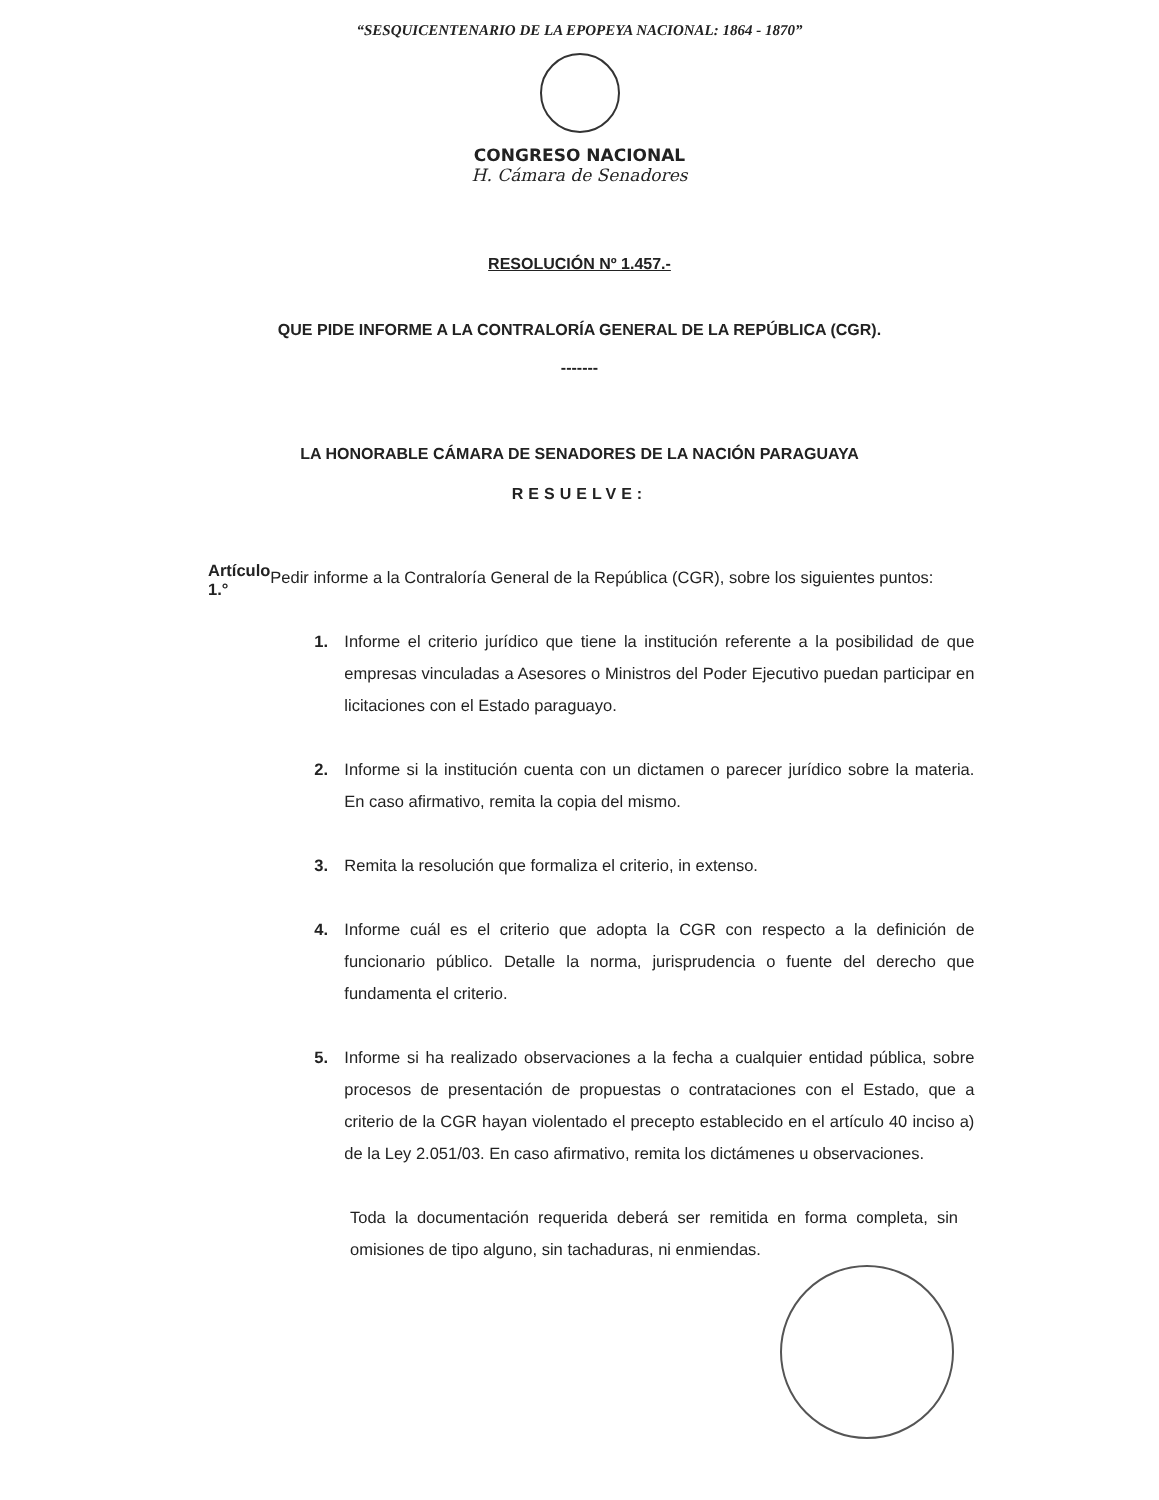“SESQUICENTENARIO DE LA EPOPEYA NACIONAL: 1864 - 1870”
CONGRESO NACIONAL
H. Cámara de Senadores
RESOLUCIÓN Nº 1.457.-
QUE PIDE INFORME A LA CONTRALORÍA GENERAL DE LA REPÚBLICA (CGR).
-------
LA HONORABLE CÁMARA DE SENADORES DE LA NACIÓN PARAGUAYA
RESUELVE:
Artículo 1.°
Pedir informe a la Contraloría General de la República (CGR), sobre los siguientes puntos:
1. Informe el criterio jurídico que tiene la institución referente a la posibilidad de que empresas vinculadas a Asesores o Ministros del Poder Ejecutivo puedan participar en licitaciones con el Estado paraguayo.
2. Informe si la institución cuenta con un dictamen o parecer jurídico sobre la materia. En caso afirmativo, remita la copia del mismo.
3. Remita la resolución que formaliza el criterio, in extenso.
4. Informe cuál es el criterio que adopta la CGR con respecto a la definición de funcionario público. Detalle la norma, jurisprudencia o fuente del derecho que fundamenta el criterio.
5. Informe si ha realizado observaciones a la fecha a cualquier entidad pública, sobre procesos de presentación de propuestas o contrataciones con el Estado, que a criterio de la CGR hayan violentado el precepto establecido en el artículo 40 inciso a) de la Ley 2.051/03. En caso afirmativo, remita los dictámenes u observaciones.
Toda la documentación requerida deberá ser remitida en forma completa, sin omisiones de tipo alguno, sin tachaduras, ni enmiendas.